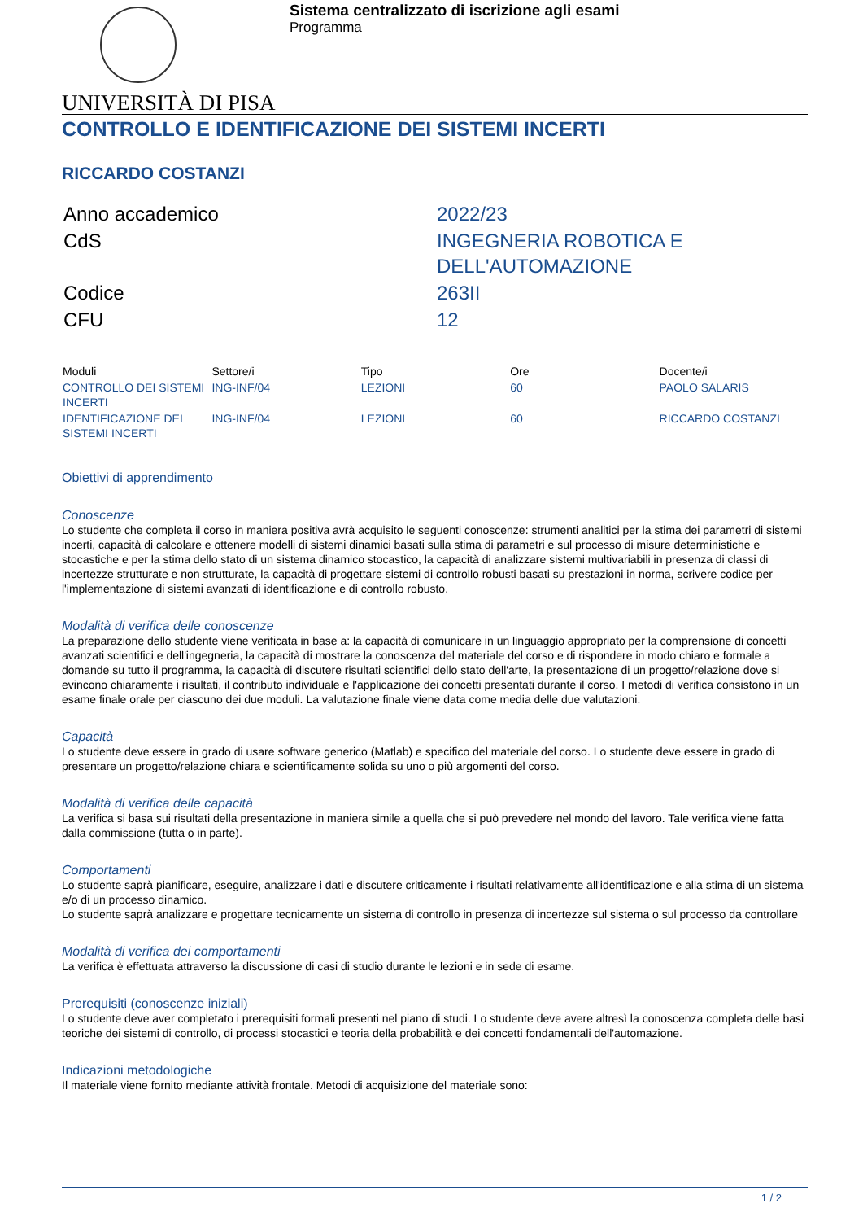Sistema centralizzato di iscrizione agli esami
Programma
UNIVERSITÀ DI PISA
CONTROLLO E IDENTIFICAZIONE DEI SISTEMI INCERTI
RICCARDO COSTANZI
| Anno accademico | 2022/23 |
| CdS | INGEGNERIA ROBOTICA E DELL'AUTOMAZIONE |
| Codice | 263II |
| CFU | 12 |
| Moduli | Settore/i | Tipo | Ore | Docente/i |
| --- | --- | --- | --- | --- |
| CONTROLLO DEI SISTEMI INCERTI | ING-INF/04 | LEZIONI | 60 | PAOLO SALARIS |
| IDENTIFICAZIONE DEI SISTEMI INCERTI | ING-INF/04 | LEZIONI | 60 | RICCARDO COSTANZI |
Obiettivi di apprendimento
Conoscenze
Lo studente che completa il corso in maniera positiva avrà acquisito le seguenti conoscenze: strumenti analitici per la stima dei parametri di sistemi incerti, capacità di calcolare e ottenere modelli di sistemi dinamici basati sulla stima di parametri e sul processo di misure deterministiche e stocastiche e per la stima dello stato di un sistema dinamico stocastico, la capacità di analizzare sistemi multivariabili in presenza di classi di incertezze strutturate e non strutturate, la capacità di progettare sistemi di controllo robusti basati su prestazioni in norma, scrivere codice per l'implementazione di sistemi avanzati di identificazione e di controllo robusto.
Modalità di verifica delle conoscenze
La preparazione dello studente viene verificata in base a: la capacità di comunicare in un linguaggio appropriato per la comprensione di concetti avanzati scientifici e dell'ingegneria, la capacità di mostrare la conoscenza del materiale del corso e di rispondere in modo chiaro e formale a domande su tutto il programma, la capacità di discutere risultati scientifici dello stato dell'arte, la presentazione di un progetto/relazione dove si evincono chiaramente i risultati, il contributo individuale e l'applicazione dei concetti presentati durante il corso. I metodi di verifica consistono in un esame finale orale per ciascuno dei due moduli. La valutazione finale viene data come media delle due valutazioni.
Capacità
Lo studente deve essere in grado di usare software generico (Matlab) e specifico del materiale del corso. Lo studente deve essere in grado di presentare un progetto/relazione chiara e scientificamente solida su uno o più argomenti del corso.
Modalità di verifica delle capacità
La verifica si basa sui risultati della presentazione in maniera simile a quella che si può prevedere nel mondo del lavoro. Tale verifica viene fatta dalla commissione (tutta o in parte).
Comportamenti
Lo studente saprà pianificare, eseguire, analizzare i dati e discutere criticamente i risultati relativamente all'identificazione e alla stima di un sistema e/o di un processo dinamico.
Lo studente saprà analizzare e progettare tecnicamente un sistema di controllo in presenza di incertezze sul sistema o sul processo da controllare
Modalità di verifica dei comportamenti
La verifica è effettuata attraverso la discussione di casi di studio durante le lezioni e in sede di esame.
Prerequisiti (conoscenze iniziali)
Lo studente deve aver completato i prerequisiti formali presenti nel piano di studi. Lo studente deve avere altresì la conoscenza completa delle basi teoriche dei sistemi di controllo, di processi stocastici e teoria della probabilità e dei concetti fondamentali dell'automazione.
Indicazioni metodologiche
Il materiale viene fornito mediante attività frontale. Metodi di acquisizione del materiale sono:
1 / 2